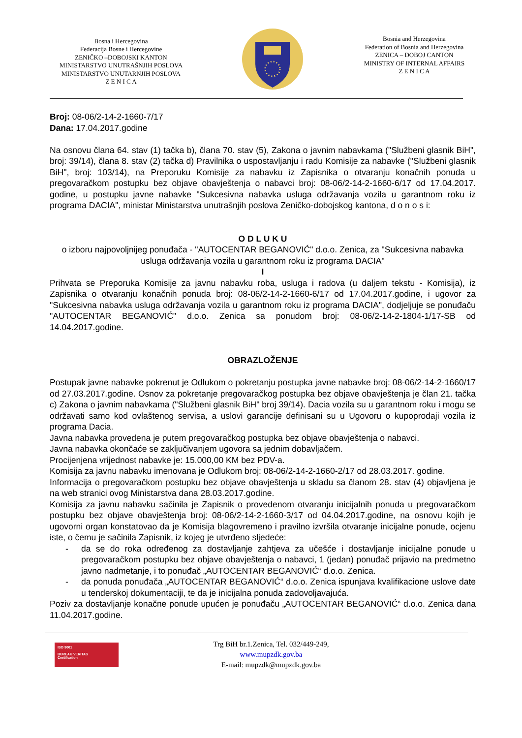Bosna i Hercegovina
Federacija Bosne i Hercegovine
ZENIČKO –DOBOJSKI KANTON
MINISTARSTVO UNUTRAŠNJIH POSLOVA
MINISTARSTVO UNUTARNJIH POSLOVA
Z E N I C A
Bosnia and Herzegovina
Federation of Bosnia and Herzegovina
ZENICA – DOBOJ CANTON
MINISTRY OF INTERNAL AFFAIRS
Z E N I C A
Broj: 08-06/2-14-2-1660-7/17
Dana: 17.04.2017.godine
Na osnovu člana 64. stav (1) tačka b), člana 70. stav (5), Zakona o javnim nabavkama ("Službeni glasnik BiH", broj: 39/14), člana 8. stav (2) tačka d) Pravilnika o uspostavljanju i radu Komisije za nabavke ("Službeni glasnik BiH", broj: 103/14), na Preporuku Komisije za nabavku iz Zapisnika o otvaranju konačnih ponuda u pregovaračkom postupku bez objave obavještenja o nabavci broj: 08-06/2-14-2-1660-6/17 od 17.04.2017. godine, u postupku javne nabavke "Sukcesivna nabavka usluga održavanja vozila u garantnom roku iz programa DACIA", ministar Ministarstva unutrašnjih poslova Zeničko-dobojskog kantona, d o n o s i:
O D L U K U
o izboru najpovoljnijeg ponuđača - "AUTOCENTAR BEGANOVIĆ" d.o.o. Zenica, za "Sukcesivna nabavka usluga održavanja vozila u garantnom roku iz programa DACIA"
I
Prihvata se Preporuka Komisije za javnu nabavku roba, usluga i radova (u daljem tekstu - Komisija), iz Zapisnika o otvaranju konačnih ponuda broj: 08-06/2-14-2-1660-6/17 od 17.04.2017.godine, i ugovor za "Sukcesivna nabavka usluga održavanja vozila u garantnom roku iz programa DACIA", dodjeljuje se ponuđaču "AUTOCENTAR BEGANOVIĆ" d.o.o. Zenica sa ponudom broj: 08-06/2-14-2-1804-1/17-SB od 14.04.2017.godine.
OBRAZLOŽENJE
Postupak javne nabavke pokrenut je Odlukom o pokretanju postupka javne nabavke broj: 08-06/2-14-2-1660/17 od 27.03.2017.godine. Osnov za pokretanje pregovaračkog postupka bez objave obavještenja je član 21. tačka c) Zakona o javnim nabavkama ("Službeni glasnik BiH" broj 39/14). Dacia vozila su u garantnom roku i mogu se održavati samo kod ovlaštenog servisa, a uslovi garancije definisani su u Ugovoru o kupoprodaji vozila iz programa Dacia.
Javna nabavka provedena je putem pregovaračkog postupka bez objave obavještenja o nabavci.
Javna nabavka okončaće se zaključivanjem ugovora sa jednim dobavljačem.
Procijenjena vrijednost nabavke je: 15.000,00 KM bez PDV-a.
Komisija za javnu nabavku imenovana je Odlukom broj: 08-06/2-14-2-1660-2/17 od 28.03.2017. godine.
Informacija o pregovaračkom postupku bez objave obavještenja u skladu sa članom 28. stav (4) objavljena je na web stranici ovog Ministarstva dana 28.03.2017.godine.
Komisija za javnu nabavku sačinila je Zapisnik o provedenom otvaranju inicijalnih ponuda u pregovaračkom postupku bez objave obavještenja broj: 08-06/2-14-2-1660-3/17 od 04.04.2017.godine, na osnovu kojih je ugovorni organ konstatovao da je Komisija blagovremeno i pravilno izvršila otvaranje inicijalne ponude, ocjenu iste, o čemu je sačinila Zapisnik, iz kojeg je utvrđeno sljedeće:
- da se do roka određenog za dostavljanje zahtjeva za učešće i dostavljanje inicijalne ponude u pregovaračkom postupku bez objave obavještenja o nabavci, 1 (jedan) ponuđač prijavio na predmetno javno nadmetanje, i to ponuđač „AUTOCENTAR BEGANOVIĆ“ d.o.o. Zenica.
- da ponuda ponuđača „AUTOCENTAR BEGANOVIĆ“ d.o.o. Zenica ispunjava kvalifikacione uslove date u tenderskoj dokumentaciji, te da je inicijalna ponuda zadovoljavajuća.
Poziv za dostavljanje konačne ponude upućen je ponuđaču „AUTOCENTAR BEGANOVIĆ“ d.o.o. Zenica dana 11.04.2017.godine.
ISO 9001
BUREAU VERITAS
Certification
Trg BiH br.1.Zenica, Tel. 032/449-249,
www.mupzdk.gov.ba
E-mail: mupzdk@mupzdk.gov.ba